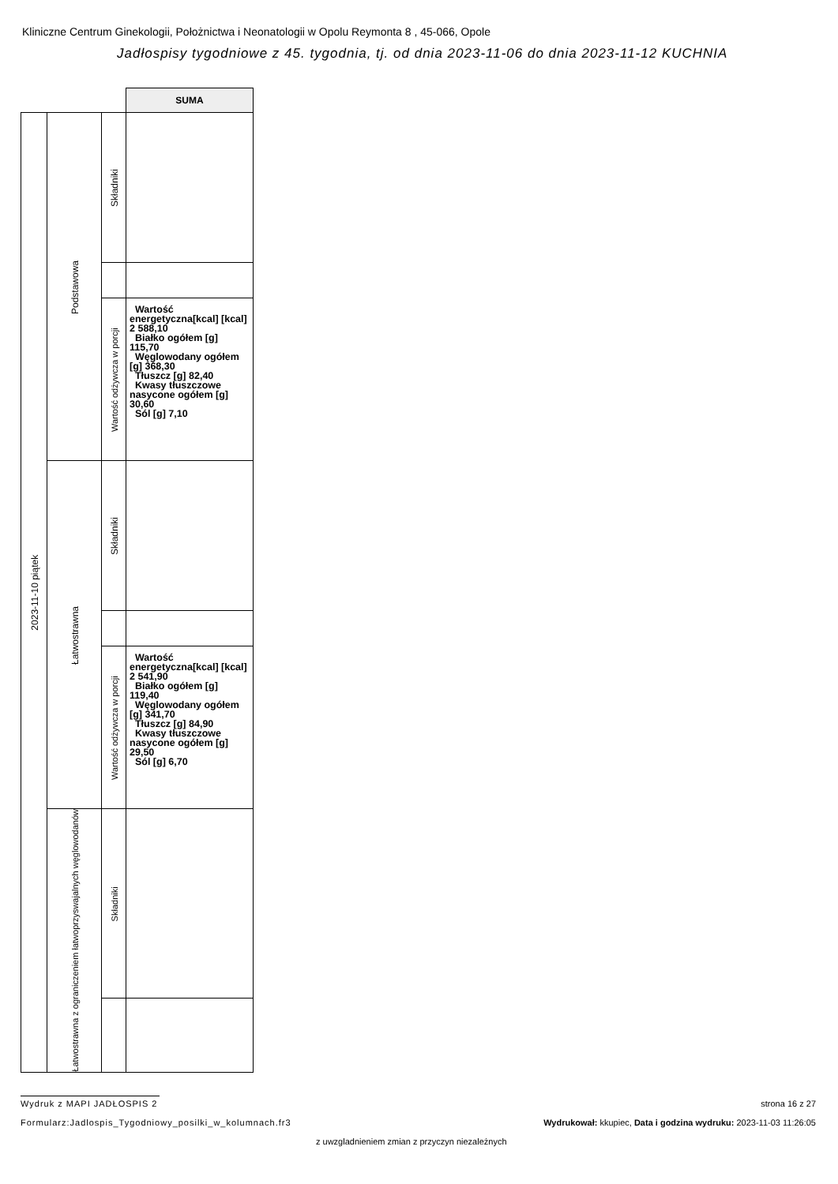Kliniczne Centrum Ginekologii, Położnictwa i Neonatologii w Opolu Reymonta 8 , 45-066, Opole
Jadłospisy tygodniowe z 45. tygodnia, tj. od dnia 2023-11-06 do dnia 2023-11-12 KUCHNIA
| | | | SUMA |
| 2023-11-10 piątek | Podstawowa | Składniki | |
| | | Wartość odżywcza w porcji | Wartość energetyczna[kcal] [kcal] 2 588,10 Białko ogółem [g] 115,70 Węglowodany ogółem [g] 368,30 Tłuszcz [g] 82,40 Kwasy tłuszczowe nasycone ogółem [g] 30,60 Sól [g] 7,10 |
| | Łatwostrawna | Składniki | |
| | | Wartość odżywcza w porcji | Wartość energetyczna[kcal] [kcal] 2 541,90 Białko ogółem [g] 119,40 Węglowodany ogółem [g] 341,70 Tłuszcz [g] 84,90 Kwasy tłuszczowe nasycone ogółem [g] 29,50 Sól [g] 6,70 |
| | Łatwostrawna z ograniczeniem łatwoprzyswajalnych węglowodanów | Składniki | |
Wydruk z MAPI JADŁOSPIS 2 strona 16 z 27
Formularz:Jadlospis_Tygodniowy_posilki_w_kolumnach.fr3
Wydrukował: kkupiec, Data i godzina wydruku: 2023-11-03 11:26:05
z uwzgladnieniem zmian z przyczyn niezależnych